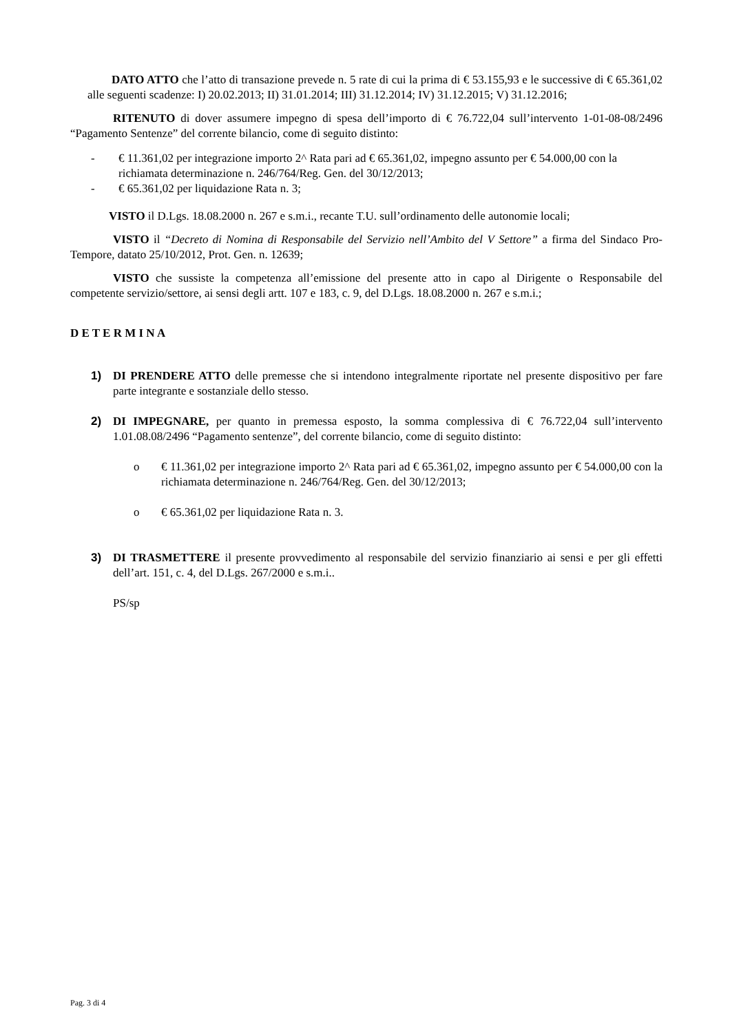DATO ATTO che l’atto di transazione prevede n. 5 rate di cui la prima di € 53.155,93 e le successive di € 65.361,02 alle seguenti scadenze: I) 20.02.2013; II) 31.01.2014; III) 31.12.2014; IV) 31.12.2015; V) 31.12.2016;
RITENUTO di dover assumere impegno di spesa dell’importo di € 76.722,04 sull’intervento 1-01-08-08/2496 “Pagamento Sentenze” del corrente bilancio, come di seguito distinto:
- € 11.361,02 per integrazione importo 2^ Rata pari ad € 65.361,02, impegno assunto per € 54.000,00 con la richiamata determinazione n. 246/764/Reg. Gen. del 30/12/2013;
- € 65.361,02 per liquidazione Rata n. 3;
VISTO il D.Lgs. 18.08.2000 n. 267 e s.m.i., recante T.U. sull’ordinamento delle autonomie locali;
VISTO il “Decreto di Nomina di Responsabile del Servizio nell’Ambito del V Settore” a firma del Sindaco Pro-Tempore, datato 25/10/2012, Prot. Gen. n. 12639;
VISTO che sussiste la competenza all’emissione del presente atto in capo al Dirigente o Responsabile del competente servizio/settore, ai sensi degli artt. 107 e 183, c. 9, del D.Lgs. 18.08.2000 n. 267 e s.m.i.;
D E T E R M I N A
1) DI PRENDERE ATTO delle premesse che si intendono integralmente riportate nel presente dispositivo per fare parte integrante e sostanziale dello stesso.
2) DI IMPEGNARE, per quanto in premessa esposto, la somma complessiva di € 76.722,04 sull’intervento 1.01.08.08/2496 “Pagamento sentenze”, del corrente bilancio, come di seguito distinto:
o € 11.361,02 per integrazione importo 2^ Rata pari ad € 65.361,02, impegno assunto per € 54.000,00 con la richiamata determinazione n. 246/764/Reg. Gen. del 30/12/2013;
o € 65.361,02 per liquidazione Rata n. 3.
3) DI TRASMETTERE il presente provvedimento al responsabile del servizio finanziario ai sensi e per gli effetti dell’art. 151, c. 4, del D.Lgs. 267/2000 e s.m.i..
PS/sp
Pag. 3 di 4